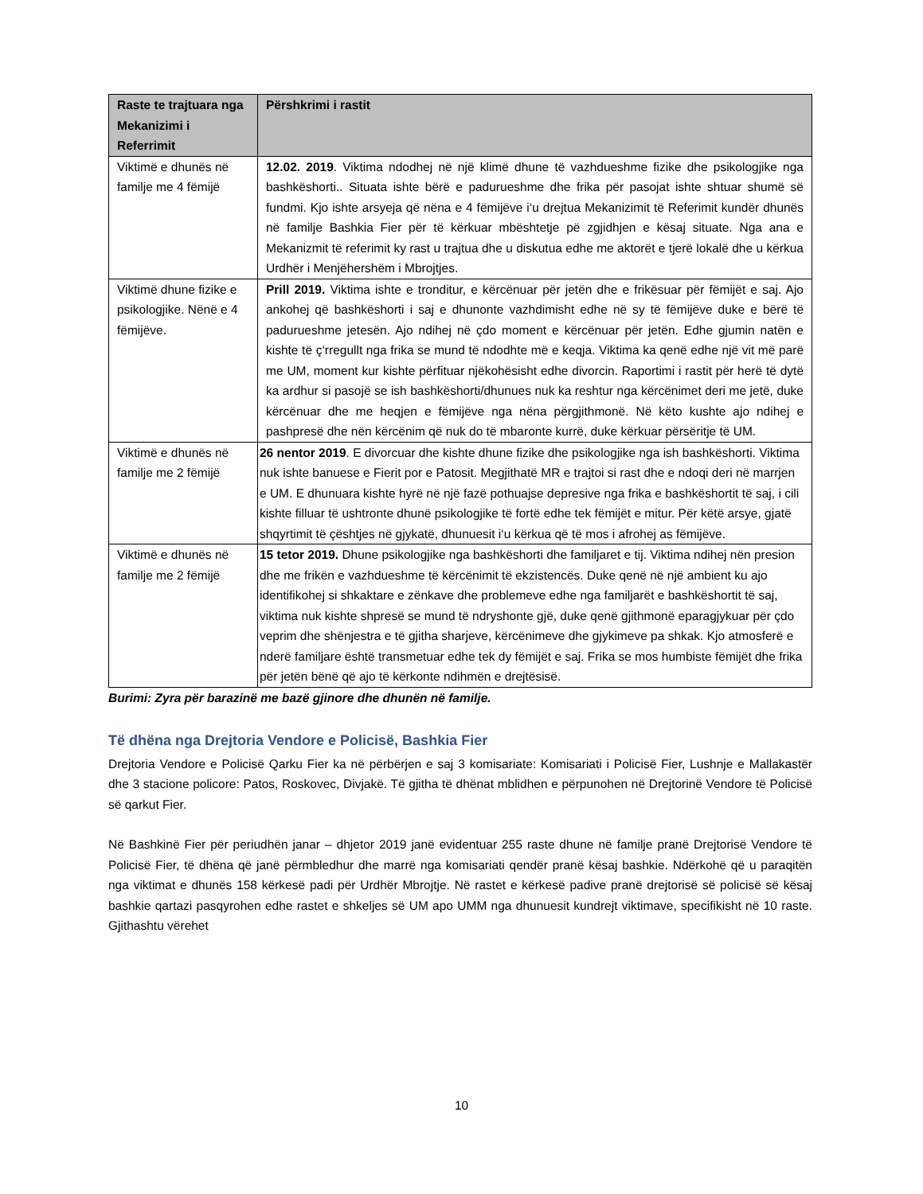| Raste te trajtuara nga Mekanizimi i Referrimit | Përshkrimi i rastit |
| --- | --- |
| Viktimë e dhunës në familje me 4 fëmijë | 12.02. 2019 . Viktima ndodhej në një klimë dhune të vazhdueshme fizike dhe psikologjike nga bashkëshorti.. Situata ishte bërë e paduruеshme dhe frika për pasojat ishte shtuar shumë së fundmi. Kjo ishte arsyeja që nëna e 4 fëmijëve i‘u drejtua Mekanizimit të Referimit kundër dhunës në familje Bashkia Fier për të kërkuar mbështetje pë zgjidhjen e kësaj situate. Nga ana e Mekanizmit të referimit ky rast u trajtua dhe u diskutua edhe me aktorët e tjerë lokalë dhe u kërkua Urdhër i Menjëhershëm i Mbrojtjes. |
| Viktimë dhune fizike e psikologjike. Nënë e 4 fëmijëve. | Prill 2019. Viktima ishte e tronditur, e kërcënuar për jetën dhe e frikësuar për fëmijët e saj. Ajo ankohej që bashkëshorti i saj e dhunonte vazhdimisht edhe në sy të fëmijëve duke e bërë të padurueshme jetesën. Ajo ndihej në çdo moment e kërcënuar për jetën. Edhe gjumin natën e kishte të ç‘rregullt nga frika se mund të ndodhte më e keqja. Viktima ka qenë edhe një vit më parë me UM, moment kur kishte përfituar njëkohësisht edhe divorcin. Raportimi i rastit për herë të dytë ka ardhur si pasojë se ish bashkëshorti/dhunues nuk ka reshtur nga kërcënimet deri me jetë, duke kërcënuar dhe me heqjen e fëmijëve nga nëna përgjithmonë. Në këto kushte ajo ndihej e pashpresë dhe nën kërcënim që nuk do të mbaronte kurrë, duke kërkuar përsëritje të UM. |
| Viktimë e dhunës në familje me 2 fëmijë | 26 nentor 2019 . E divorcuar dhe kishte dhune fizike dhe psikologjike nga ish bashkëshorti. Viktima nuk ishte banuese e Fierit por e Patosit. Megjithatë MR e trajtoi si rast dhe e ndoqi deri në marrjen e UM. E dhunuara kishte hyrë në një fazë pothuajse depresive nga frika e bashkëshortit të saj, i cili kishte filluar të ushtronte dhunë psikologjike të fortë edhe tek fëmijët e mitur. Për këtë arsye, gjatë shqyrtimit të çështjes në gjykatë, dhunuesit i‘u kërkua që të mos i afrohej as fëmijëve. |
| Viktimë e dhunës në familje me 2 fëmijë | 15 tetor 2019. Dhune psikologjike nga bashkëshorti dhe familjaret e tij. Viktima ndihej nën presion dhe me frikën e vazhdueshme të kërcënimit të ekzistencës. Duke qenë në një ambient ku ajo identifikohej si shkaktare e zënkave dhe problemeve edhe nga familjarët e bashkëshortit të saj, viktima nuk kishte shpresë se mund të ndryshonte gjë, duke qenë gjithmonë eparagjykuar për çdo veprim dhe shënjestra e të gjitha sharjeve, kërcënimeve dhe gjykimeve pa shkak. Kjo atmosferë e nderë familjare është transmetuar edhe tek dy fëmijët e saj. Frika se mos humbiste fëmijët dhe frika për jetën bënë që ajo të kërkonte ndihmën e drejtësisë. |
Burimi: Zyra për barazinë me bazë gjinore dhe dhunën në familje.
Të dhëna nga Drejtoria Vendore e Policisë, Bashkia Fier
Drejtoria Vendore e Policisë Qarku Fier ka në përbërjen e saj 3 komisariate: Komisariati i Policisë Fier, Lushnje e Mallakastër dhe 3 stacione policore: Patos, Roskovec, Divjakë. Të gjitha të dhënat mblidhen e përpunohen në Drejtorinë Vendore të Policisë së qarkut Fier.
Në Bashkinë Fier për periudhën janar – dhjetor 2019 janë evidentuar 255 raste dhune në familje pranë Drejtorisë Vendore të Policisë Fier, të dhëna që janë përmbledhur dhe marrë nga komisariati qendër pranë kësaj bashkie. Ndërkohë që u paraqitën nga viktimat e dhunës 158 kërkesë padi për Urdhër Mbrojtje. Në rastet e kërkesë padive pranë drejtorisë së policisë së kësaj bashkie qartazi pasqyrohen edhe rastet e shkeljes së UM apo UMM nga dhunuesit kundrejt viktimave, specifikisht në 10 raste. Gjithashtu vërehet
10